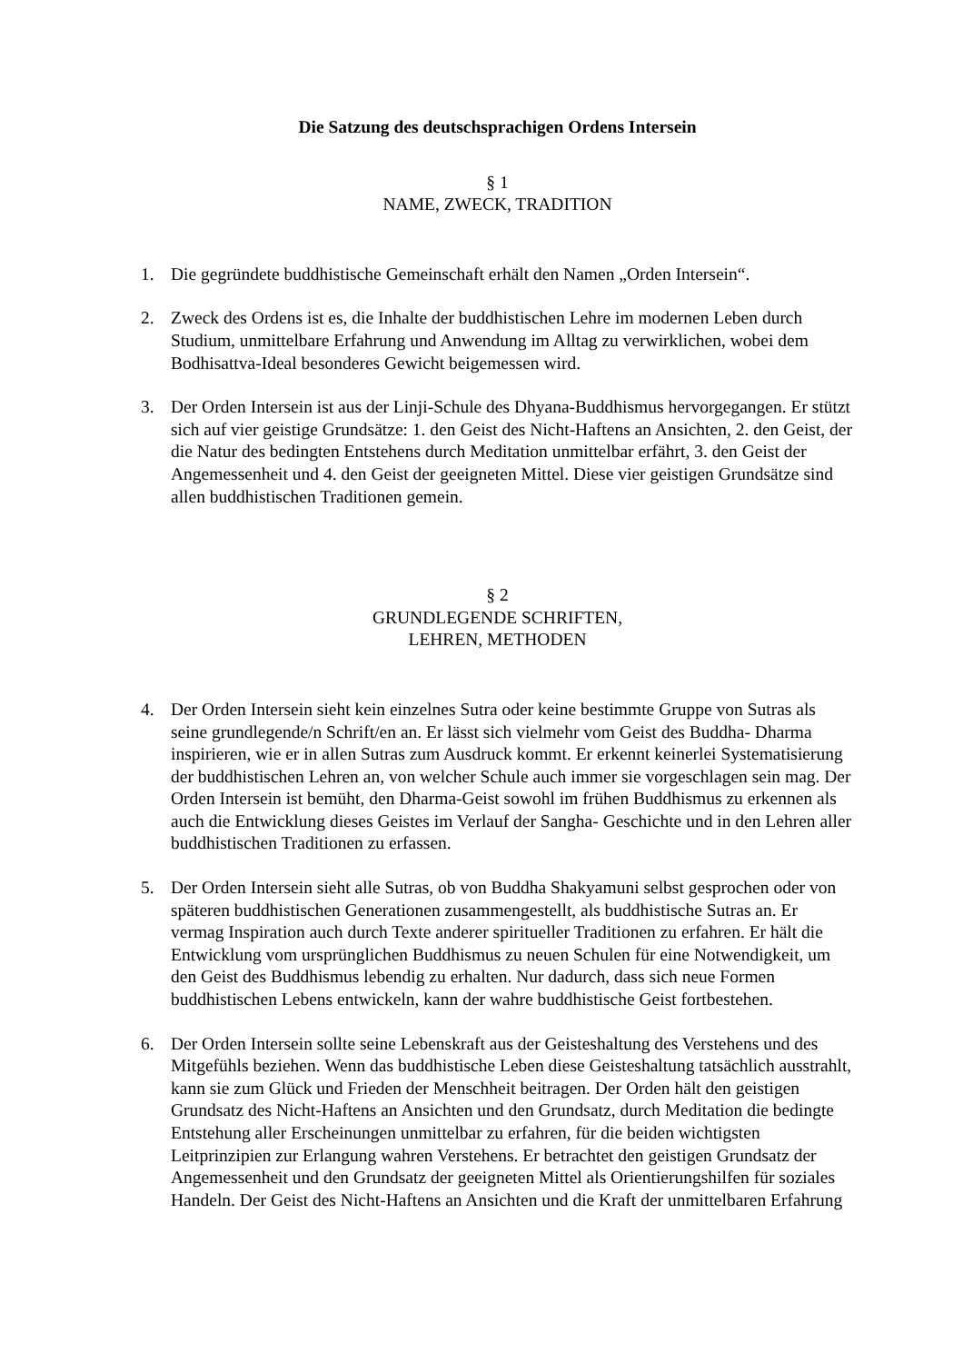Die Satzung des deutschsprachigen Ordens Intersein
§ 1
NAME, ZWECK, TRADITION
1. Die gegründete buddhistische Gemeinschaft erhält den Namen „Orden Intersein“.
2. Zweck des Ordens ist es, die Inhalte der buddhistischen Lehre im modernen Leben durch Studium, unmittelbare Erfahrung und Anwendung im Alltag zu verwirklichen, wobei dem Bodhisattva-Ideal besonderes Gewicht beigemessen wird.
3. Der Orden Intersein ist aus der Linji-Schule des Dhyana-Buddhismus hervorgegangen. Er stützt sich auf vier geistige Grundsätze: 1. den Geist des Nicht-Haftens an Ansichten, 2. den Geist, der die Natur des bedingten Entstehens durch Meditation unmittelbar erfährt, 3. den Geist der Angemessenheit und 4. den Geist der geeigneten Mittel. Diese vier geistigen Grundsätze sind allen buddhistischen Traditionen gemein.
§ 2
GRUNDLEGENDE SCHRIFTEN,
LEHREN, METHODEN
4. Der Orden Intersein sieht kein einzelnes Sutra oder keine bestimmte Gruppe von Sutras als seine grundlegende/n Schrift/en an. Er lässt sich vielmehr vom Geist des Buddha- Dharma inspirieren, wie er in allen Sutras zum Ausdruck kommt. Er erkennt keinerlei Systematisierung der buddhistischen Lehren an, von welcher Schule auch immer sie vorgeschlagen sein mag. Der Orden Intersein ist bemüht, den Dharma-Geist sowohl im frühen Buddhismus zu erkennen als auch die Entwicklung dieses Geistes im Verlauf der Sangha- Geschichte und in den Lehren aller buddhistischen Traditionen zu erfassen.
5. Der Orden Intersein sieht alle Sutras, ob von Buddha Shakyamuni selbst gesprochen oder von späteren buddhistischen Generationen zusammengestellt, als buddhistische Sutras an. Er vermag Inspiration auch durch Texte anderer spiritueller Traditionen zu erfahren. Er hält die Entwicklung vom ursprünglichen Buddhismus zu neuen Schulen für eine Notwendigkeit, um den Geist des Buddhismus lebendig zu erhalten. Nur dadurch, dass sich neue Formen buddhistischen Lebens entwickeln, kann der wahre buddhistische Geist fortbestehen.
6. Der Orden Intersein sollte seine Lebenskraft aus der Geisteshaltung des Verstehens und des Mitgefühls beziehen. Wenn das buddhistische Leben diese Geisteshaltung tatsächlich ausstrahlt, kann sie zum Glück und Frieden der Menschheit beitragen. Der Orden hält den geistigen Grundsatz des Nicht-Haftens an Ansichten und den Grundsatz, durch Meditation die bedingte Entstehung aller Erscheinungen unmittelbar zu erfahren, für die beiden wichtigsten Leitprinzipien zur Erlangung wahren Verstehens. Er betrachtet den geistigen Grundsatz der Angemessenheit und den Grundsatz der geeigneten Mittel als Orientierungshilfen für soziales Handeln. Der Geist des Nicht-Haftens an Ansichten und die Kraft der unmittelbaren Erfahrung